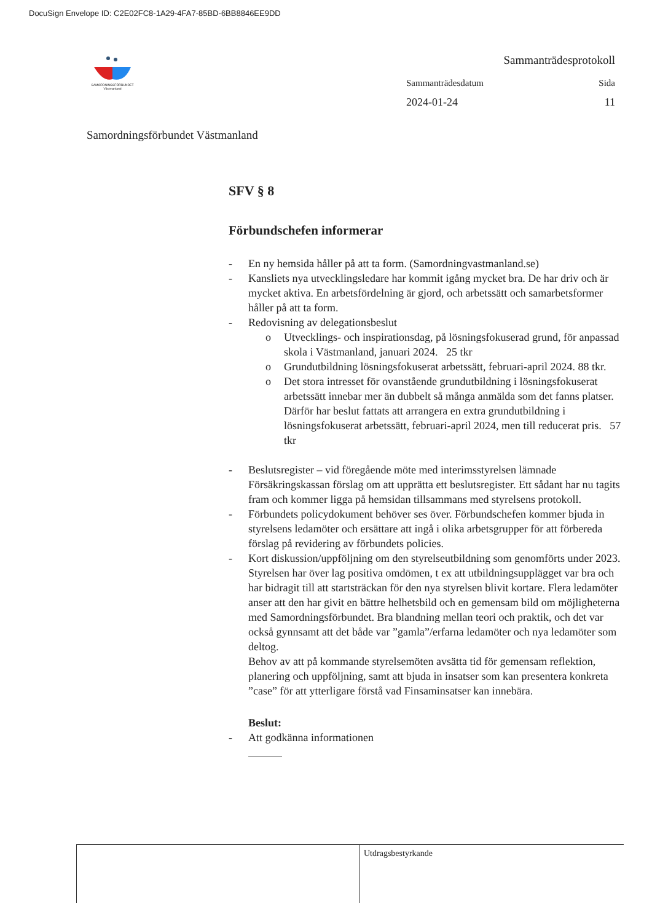DocuSign Envelope ID: C2E02FC8-1A29-4FA7-85BD-6BB8846EE9DD
SAMORDNINGSFÖRBUNDET Västmanland
Samordningsförbundet Västmanland
Sammanträdesprotokoll
Sammanträdesdatum Sida
2024-01-24 11
SFV § 8
Förbundschefen informerar
- En ny hemsida håller på att ta form. (Samordningvastmanland.se)
- Kansliets nya utvecklingsledare har kommit igång mycket bra. De har driv och är mycket aktiva. En arbetsfördelning är gjord, och arbetssätt och samarbetsformer håller på att ta form.
- Redovisning av delegationsbeslut
o Utvecklings- och inspirationsdag, på lösningsfokuserad grund, för anpassad skola i Västmanland, januari 2024. 25 tkr
o Grundutbildning lösningsfokuserat arbetssätt, februari-april 2024. 88 tkr.
o Det stora intresset för ovanstående grundutbildning i lösningsfokuserat arbetssätt innebar mer än dubbelt så många anmälda som det fanns platser. Därför har beslut fattats att arrangera en extra grundutbildning i lösningsfokuserat arbetssätt, februari-april 2024, men till reducerat pris. 57 tkr
- Beslutsregister – vid föregående möte med interimsstyrelsen lämnade Försäkringskassan förslag om att upprätta ett beslutsregister. Ett sådant har nu tagits fram och kommer ligga på hemsidan tillsammans med styrelsens protokoll.
- Förbundets policydokument behöver ses över. Förbundschefen kommer bjuda in styrelsens ledamöter och ersättare att ingå i olika arbetsgrupper för att förbereda förslag på revidering av förbundets policies.
- Kort diskussion/uppföljning om den styrelseutbildning som genomförts under 2023. Styrelsen har över lag positiva omdömen, t ex att utbildningsupplägget var bra och har bidragit till att startsträckan för den nya styrelsen blivit kortare. Flera ledamöter anser att den har givit en bättre helhetsbild och en gemensam bild om möjligheterna med Samordningsförbundet. Bra blandning mellan teori och praktik, och det var också gynnsamt att det både var ”gamla”/erfarna ledamöter och nya ledamöter som deltog.
Behov av att på kommande styrelsemöten avsätta tid för gemensam reflektion, planering och uppföljning, samt att bjuda in insatser som kan presentera konkreta ”case” för att ytterligare förstå vad Finsaminsatser kan innebära.
Beslut:
- Att godkänna informationen
Utdragsbestyrkande